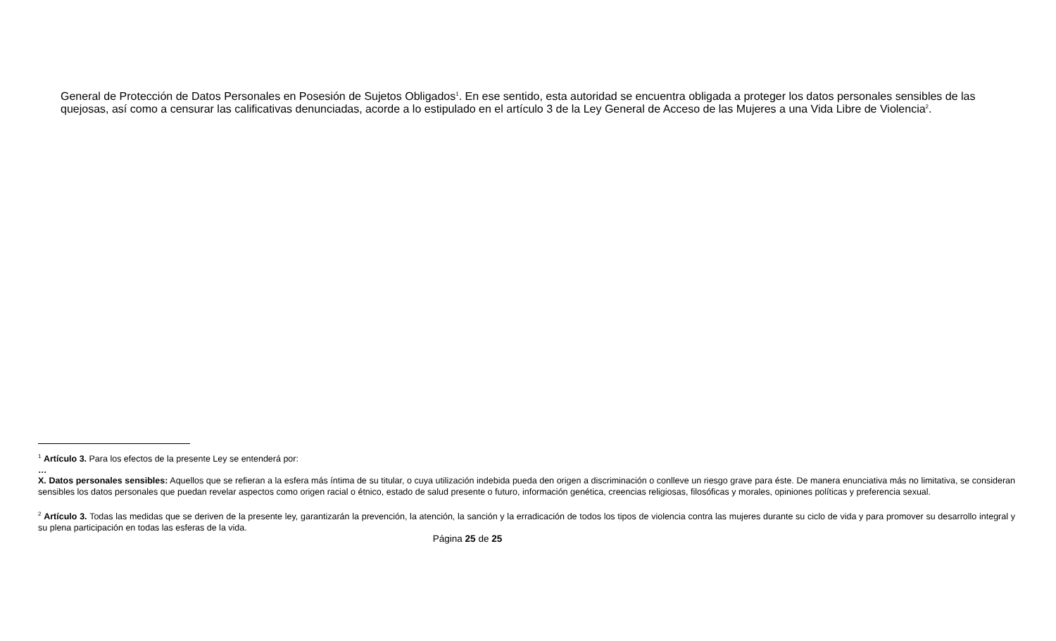General de Protección de Datos Personales en Posesión de Sujetos Obligados<sup>1</sup>. En ese sentido, esta autoridad se encuentra obligada a proteger los datos personales sensibles de las quejosas, así como a censurar las calificativas denunciadas, acorde a lo estipulado en el artículo 3 de la Ley General de Acceso de las Mujeres a una Vida Libre de Violencia<sup>2</sup>.
<sup>1</sup> Artículo 3. Para los efectos de la presente Ley se entenderá por:
…
X. Datos personales sensibles: Aquellos que se refieran a la esfera más íntima de su titular, o cuya utilización indebida pueda den origen a discriminación o conlleve un riesgo grave para éste. De manera enunciativa más no limitativa, se consideran sensibles los datos personales que puedan revelar aspectos como origen racial o étnico, estado de salud presente o futuro, información genética, creencias religiosas, filosóficas y morales, opiniones políticas y preferencia sexual.
<sup>2</sup> Artículo 3. Todas las medidas que se deriven de la presente ley, garantizarán la prevención, la atención, la sanción y la erradicación de todos los tipos de violencia contra las mujeres durante su ciclo de vida y para promover su desarrollo integral y su plena participación en todas las esferas de la vida.
Página 25 de 25